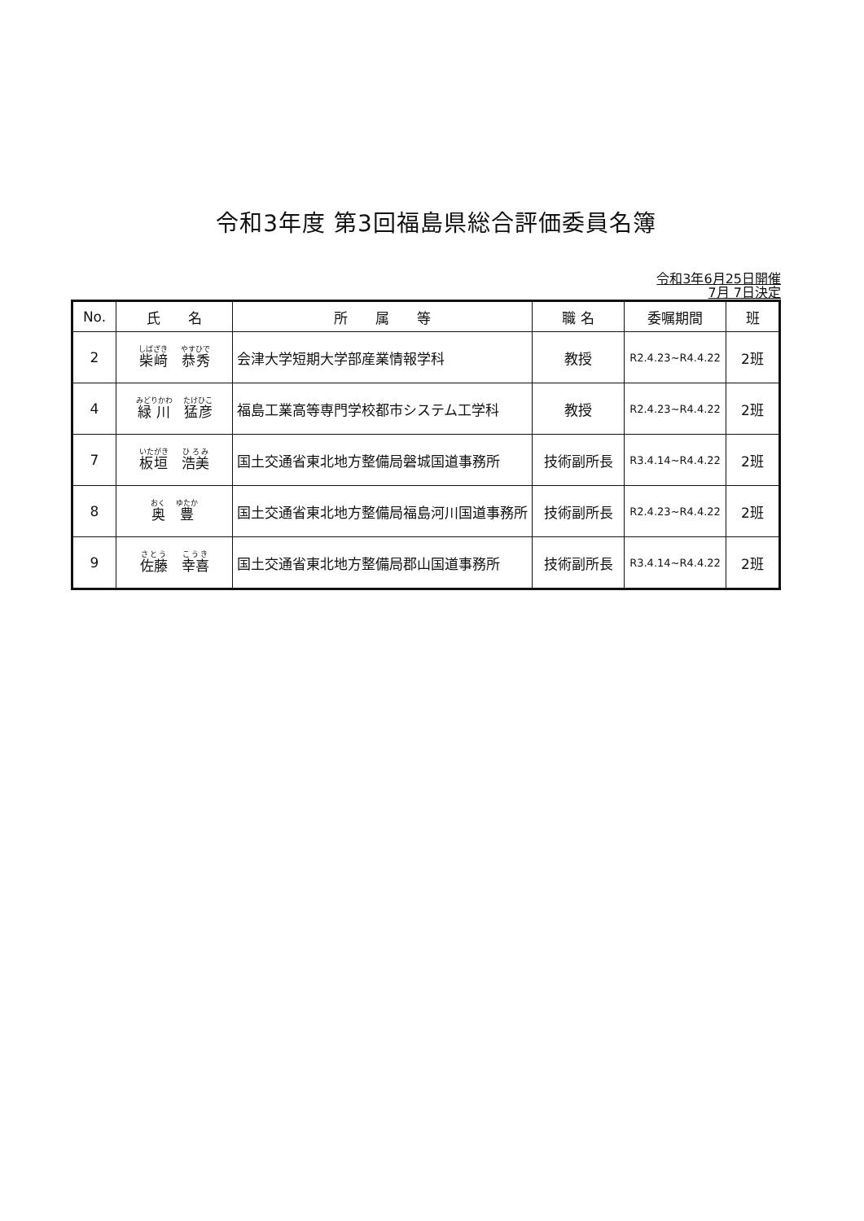令和3年度 第3回福島県総合評価委員名簿
令和3年6月25日開催
7月 7日決定
| No. | 氏 名 | 所 属 等 | 職 名 | 委嘱期間 | 班 |
| --- | --- | --- | --- | --- | --- |
| 2 | 柴﨑 恭秀 | 会津大学短期大学部産業情報学科 | 教授 | R2.4.23~R4.4.22 | 2班 |
| 4 | 緑川 猛彦 | 福島工業高等専門学校都市システム工学科 | 教授 | R2.4.23~R4.4.22 | 2班 |
| 7 | 板垣 浩美 | 国土交通省東北地方整備局磐城国道事務所 | 技術副所長 | R3.4.14~R4.4.22 | 2班 |
| 8 | 奥 豊 | 国土交通省東北地方整備局福島河川国道事務所 | 技術副所長 | R2.4.23~R4.4.22 | 2班 |
| 9 | 佐藤 幸喜 | 国土交通省東北地方整備局郡山国道事務所 | 技術副所長 | R3.4.14~R4.4.22 | 2班 |